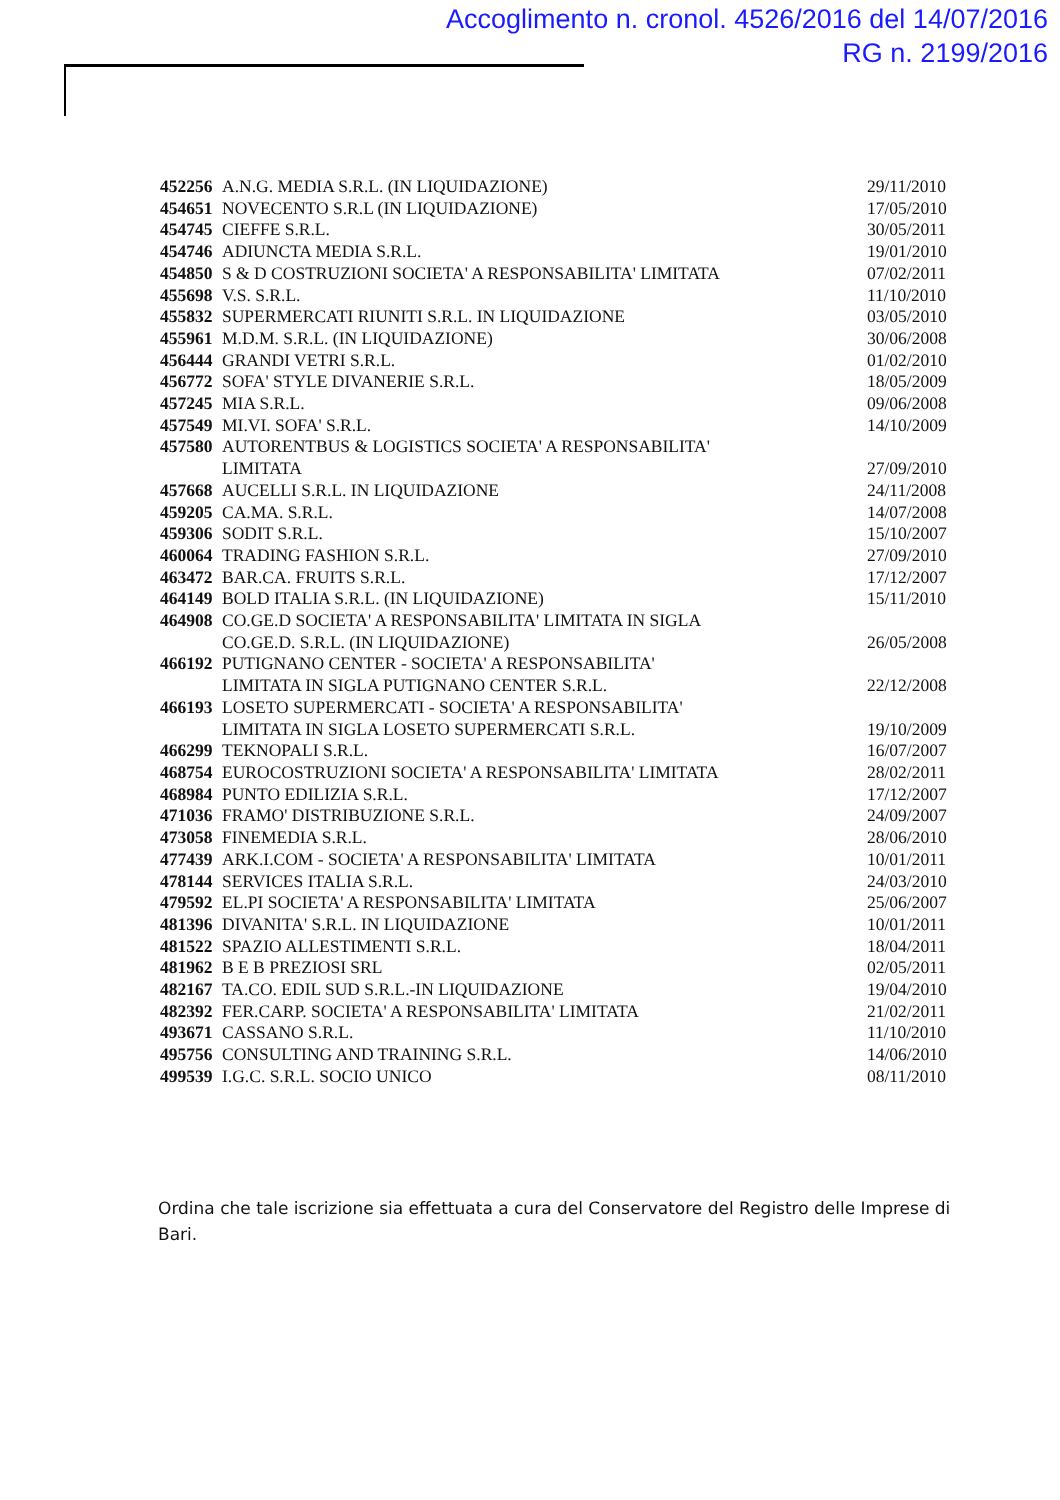Accoglimento n. cronol. 4526/2016 del 14/07/2016
RG n. 2199/2016
| 452256 | A.N.G. MEDIA S.R.L. (IN LIQUIDAZIONE) | 29/11/2010 |
| 454651 | NOVECENTO S.R.L (IN LIQUIDAZIONE) | 17/05/2010 |
| 454745 | CIEFFE S.R.L. | 30/05/2011 |
| 454746 | ADIUNCTA MEDIA S.R.L. | 19/01/2010 |
| 454850 | S & D COSTRUZIONI SOCIETA' A RESPONSABILITA' LIMITATA | 07/02/2011 |
| 455698 | V.S. S.R.L. | 11/10/2010 |
| 455832 | SUPERMERCATI RIUNITI S.R.L. IN LIQUIDAZIONE | 03/05/2010 |
| 455961 | M.D.M. S.R.L. (IN LIQUIDAZIONE) | 30/06/2008 |
| 456444 | GRANDI VETRI S.R.L. | 01/02/2010 |
| 456772 | SOFA' STYLE DIVANERIE S.R.L. | 18/05/2009 |
| 457245 | MIA S.R.L. | 09/06/2008 |
| 457549 | MI.VI. SOFA' S.R.L. | 14/10/2009 |
| 457580 | AUTORENTBUS & LOGISTICS SOCIETA' A RESPONSABILITA' LIMITATA | 27/09/2010 |
| 457668 | AUCELLI S.R.L. IN LIQUIDAZIONE | 24/11/2008 |
| 459205 | CA.MA. S.R.L. | 14/07/2008 |
| 459306 | SODIT S.R.L. | 15/10/2007 |
| 460064 | TRADING FASHION S.R.L. | 27/09/2010 |
| 463472 | BAR.CA. FRUITS S.R.L. | 17/12/2007 |
| 464149 | BOLD ITALIA S.R.L. (IN LIQUIDAZIONE) | 15/11/2010 |
| 464908 | CO.GE.D SOCIETA' A RESPONSABILITA' LIMITATA IN SIGLA CO.GE.D. S.R.L. (IN LIQUIDAZIONE) | 26/05/2008 |
| 466192 | PUTIGNANO CENTER - SOCIETA' A RESPONSABILITA' LIMITATA IN SIGLA PUTIGNANO CENTER S.R.L. | 22/12/2008 |
| 466193 | LOSETO SUPERMERCATI - SOCIETA' A RESPONSABILITA' LIMITATA IN SIGLA LOSETO SUPERMERCATI S.R.L. | 19/10/2009 |
| 466299 | TEKNOPALI S.R.L. | 16/07/2007 |
| 468754 | EUROCOSTRUZIONI SOCIETA' A RESPONSABILITA' LIMITATA | 28/02/2011 |
| 468984 | PUNTO EDILIZIA S.R.L. | 17/12/2007 |
| 471036 | FRAMO' DISTRIBUZIONE S.R.L. | 24/09/2007 |
| 473058 | FINEMEDIA S.R.L. | 28/06/2010 |
| 477439 | ARK.I.COM - SOCIETA' A RESPONSABILITA' LIMITATA | 10/01/2011 |
| 478144 | SERVICES ITALIA S.R.L. | 24/03/2010 |
| 479592 | EL.PI SOCIETA' A RESPONSABILITA' LIMITATA | 25/06/2007 |
| 481396 | DIVANITA' S.R.L. IN LIQUIDAZIONE | 10/01/2011 |
| 481522 | SPAZIO ALLESTIMENTI S.R.L. | 18/04/2011 |
| 481962 | B E B PREZIOSI SRL | 02/05/2011 |
| 482167 | TA.CO. EDIL SUD S.R.L.-IN LIQUIDAZIONE | 19/04/2010 |
| 482392 | FER.CARP. SOCIETA' A RESPONSABILITA' LIMITATA | 21/02/2011 |
| 493671 | CASSANO S.R.L. | 11/10/2010 |
| 495756 | CONSULTING AND TRAINING S.R.L. | 14/06/2010 |
| 499539 | I.G.C. S.R.L. SOCIO UNICO | 08/11/2010 |
Ordina che tale iscrizione sia effettuata a cura del Conservatore del Registro delle Imprese di Bari.